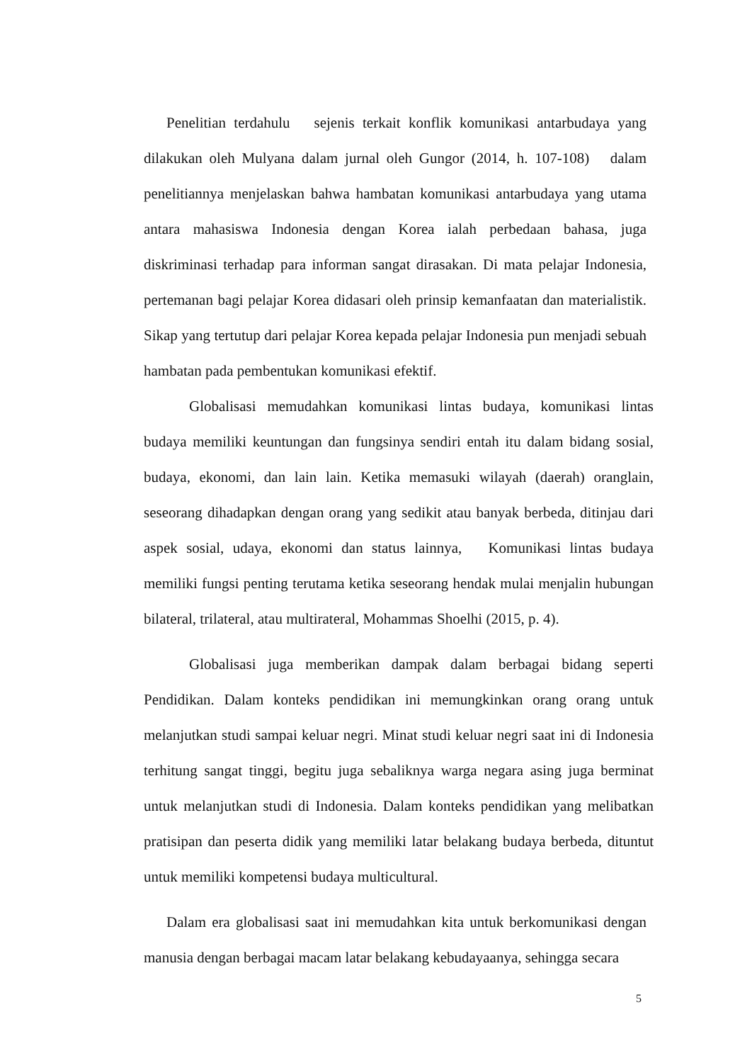Penelitian terdahulu sejenis terkait konflik komunikasi antarbudaya yang dilakukan oleh Mulyana dalam jurnal oleh Gungor (2014, h. 107-108) dalam penelitiannya menjelaskan bahwa hambatan komunikasi antarbudaya yang utama antara mahasiswa Indonesia dengan Korea ialah perbedaan bahasa, juga diskriminasi terhadap para informan sangat dirasakan. Di mata pelajar Indonesia, pertemanan bagi pelajar Korea didasari oleh prinsip kemanfaatan dan materialistik. Sikap yang tertutup dari pelajar Korea kepada pelajar Indonesia pun menjadi sebuah hambatan pada pembentukan komunikasi efektif.
Globalisasi memudahkan komunikasi lintas budaya, komunikasi lintas budaya memiliki keuntungan dan fungsinya sendiri entah itu dalam bidang sosial, budaya, ekonomi, dan lain lain. Ketika memasuki wilayah (daerah) oranglain, seseorang dihadapkan dengan orang yang sedikit atau banyak berbeda, ditinjau dari aspek sosial, udaya, ekonomi dan status lainnya, Komunikasi lintas budaya memiliki fungsi penting terutama ketika seseorang hendak mulai menjalin hubungan bilateral, trilateral, atau multirateral, Mohammas Shoelhi (2015, p. 4).
Globalisasi juga memberikan dampak dalam berbagai bidang seperti Pendidikan. Dalam konteks pendidikan ini memungkinkan orang orang untuk melanjutkan studi sampai keluar negri. Minat studi keluar negri saat ini di Indonesia terhitung sangat tinggi, begitu juga sebaliknya warga negara asing juga berminat untuk melanjutkan studi di Indonesia. Dalam konteks pendidikan yang melibatkan pratisipan dan peserta didik yang memiliki latar belakang budaya berbeda, dituntut untuk memiliki kompetensi budaya multicultural.
Dalam era globalisasi saat ini memudahkan kita untuk berkomunikasi dengan manusia dengan berbagai macam latar belakang kebudayaanya, sehingga secara
5